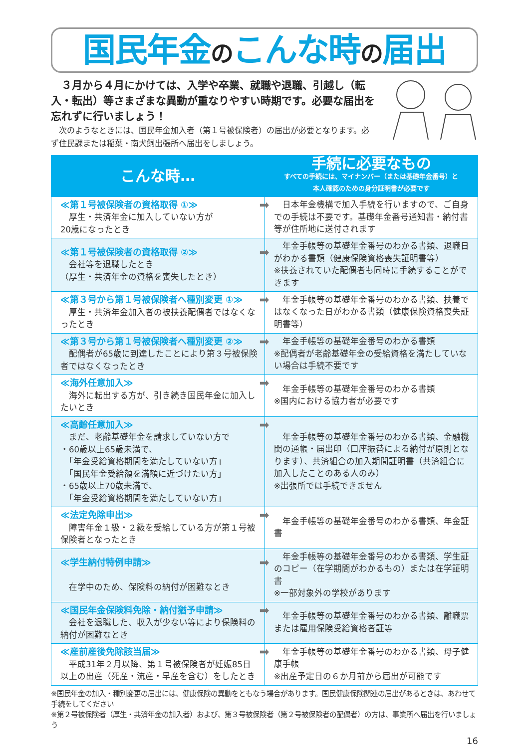国民年金のこんな時の届出
　３月から４月にかけては、入学や卒業、就職や退職、引越し（転入・転出）等さまざまな異動が重なりやすい時期です。必要な届出を忘れずに行いましょう！
　次のようなときには、国民年金加入者（第１号被保険者）の届出が必要となります。必ず住民課または稲葉・南犬飼出張所へ届出をしましょう。
| こんな時… | 手続に必要なもの すべての手続には、マイナンバー（または基礎年金番号）と 本人確認のための身分証明書が必要です |
| --- | --- |
| ➡ ≪第１号被保険者の資格取得 ①≫ 厚生・共済年金に加入していない方が 20歳になったとき | 日本年金機構で加入手続を行いますので、ご自身での手続は不要です。基礎年金番号通知書・納付書等が住所地に送付されます |
| ➡ ≪第１号被保険者の資格取得 ②≫ 会社等を退職したとき （厚生・共済年金の資格を喪失したとき） | 年金手帳等の基礎年金番号のわかる書類、退職日がわかる書類（健康保険資格喪失証明書等） ※扶養されていた配偶者も同時に手続することができます |
| ➡ ≪第３号から第１号被保険者へ種別変更 ①≫ 厚生・共済年金加入者の被扶養配偶者ではなくなったとき | 年金手帳等の基礎年金番号のわかる書類、扶養ではなくなった日がわかる書類（健康保険資格喪失証明書等） |
| ➡ ≪第３号から第１号被保険者へ種別変更 ②≫ 配偶者が65歳に到達したことにより第３号被保険者ではなくなったとき | 年金手帳等の基礎年金番号のわかる書類 ※配偶者が老齢基礎年金の受給資格を満たしていない場合は手続不要です |
| ➡ ≪海外任意加入≫ 海外に転出する方が、引き続き国民年金に加入したいとき | 年金手帳等の基礎年金番号のわかる書類 ※国内における協力者が必要です |
| ➡ ≪高齢任意加入≫ まだ、老齢基礎年金を請求していない方で ・60歳以上65歳未満で、 「年金受給資格期間を満たしていない方」 「国民年金受給額を満額に近づけたい方」 ・65歳以上70歳未満で、 「年金受給資格期間を満たしていない方」 | 年金手帳等の基礎年金番号のわかる書類、金融機関の通帳・届出印（口座振替による納付が原則となります）、共済組合の加入期間証明書（共済組合に加入したことのある人のみ） ※出張所では手続できません |
| ➡ ≪法定免除申出≫ 障害年金１級・２級を受給している方が第１号被保険者となったとき | 年金手帳等の基礎年金番号のわかる書類、年金証書 |
| ➡ ≪学生納付特例申請≫ 在学中のため、保険料の納付が困難なとき | 年金手帳等の基礎年金番号のわかる書類、学生証のコピー（在学期間がわかるもの）または在学証明書 ※一部対象外の学校があります |
| ➡ ≪国民年金保険料免除・納付猶予申請≫ 会社を退職した、収入が少ない等により保険料の納付が困難なとき | 年金手帳等の基礎年金番号のわかる書類、離職票または雇用保険受給資格者証等 |
| ➡ ≪産前産後免除該当届≫ 平成31年２月以降、第１号被保険者が妊娠85日以上の出産（死産・流産・早産を含む）をしたとき | 年金手帳等の基礎年金番号のわかる書類、母子健康手帳 ※出産予定日の６か月前から届出が可能です |
※国民年金の加入・種別変更の届出には、健康保険の異動をともなう場合があります。国民健康保険関連の届出があるときは、あわせて手続をしてください
※第２号被保険者（厚生・共済年金の加入者）および、第３号被保険者（第２号被保険者の配偶者）の方は、事業所へ届出を行いましょう
16